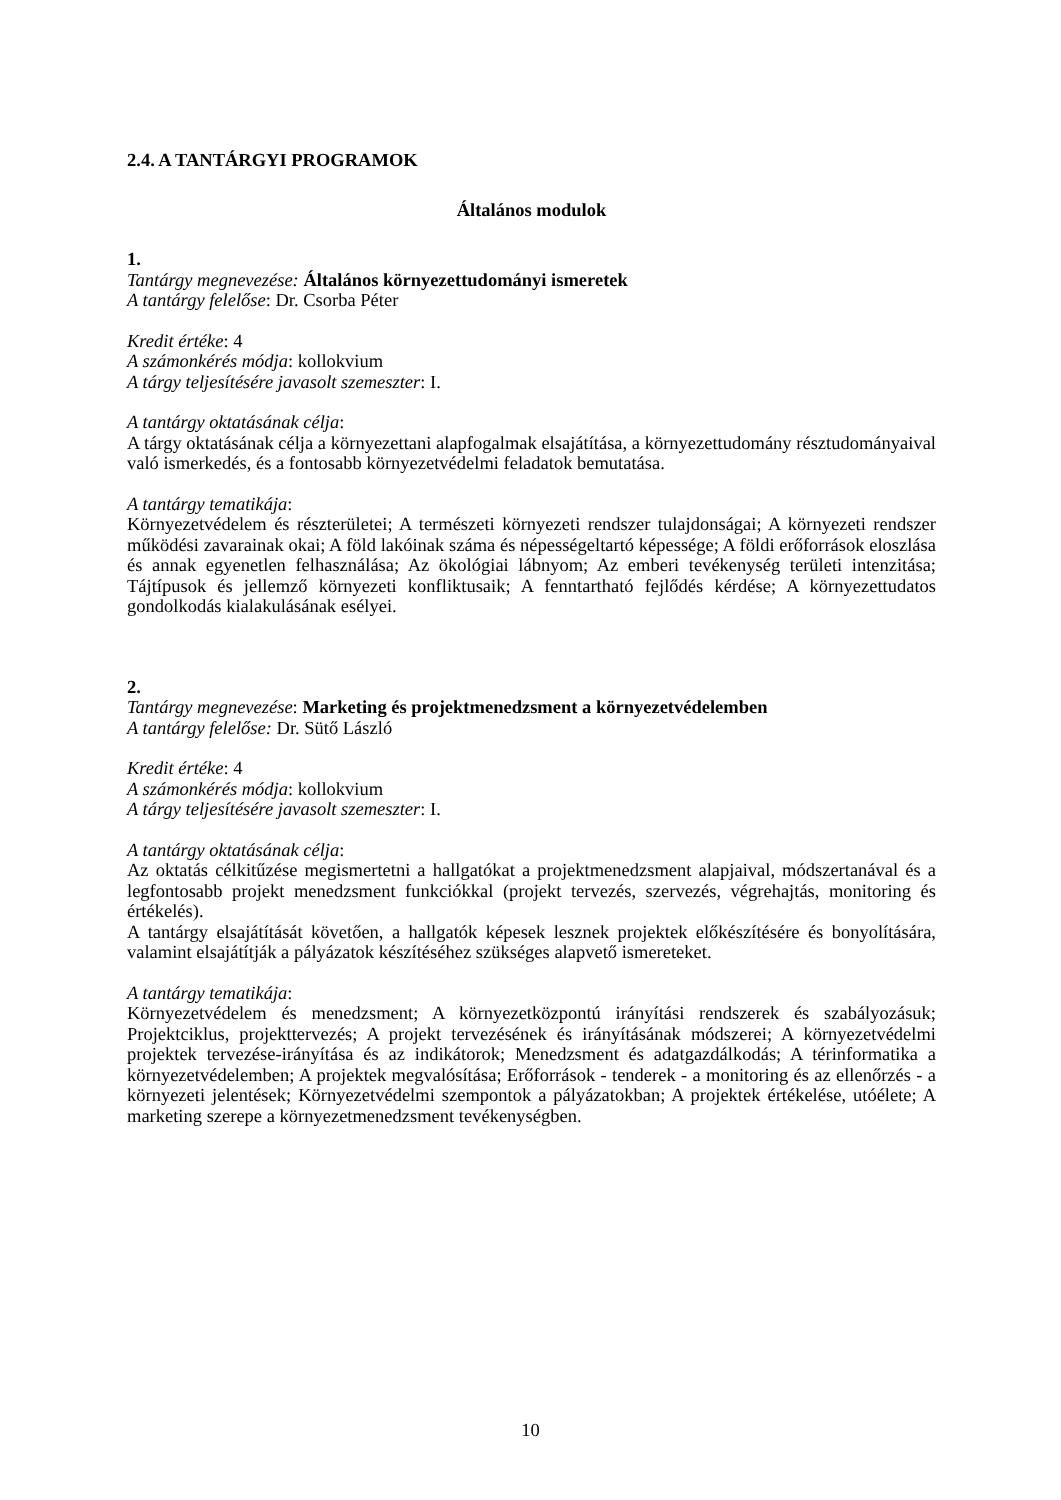2.4. A TANTÁRGYI PROGRAMOK
Általános modulok
1.
Tantárgy megnevezése: Általános környezettudományi ismeretek
A tantárgy felelőse: Dr. Csorba Péter
Kredit értéke: 4
A számonkérés módja: kollokvium
A tárgy teljesítésére javasolt szemeszter: I.
A tantárgy oktatásának célja:
A tárgy oktatásának célja a környezettani alapfogalmak elsajátítása, a környezettudomány résztudományaival való ismerkedés, és a fontosabb környezetvédelmi feladatok bemutatása.
A tantárgy tematikája:
Környezetvédelem és részterületei; A természeti környezeti rendszer tulajdonságai; A környezeti rendszer működési zavarainak okai; A föld lakóinak száma és népességeltartó képessége; A földi erőforrások eloszlása és annak egyenetlen felhasználása; Az ökológiai lábnyom; Az emberi tevékenység területi intenzitása; Tájtípusok és jellemző környezeti konfliktusaik; A fenntartható fejlődés kérdése; A környezettudatos gondolkodás kialakulásának esélyei.
2.
Tantárgy megnevezése: Marketing és projektmenedzsment a környezetvédelemben
A tantárgy felelőse: Dr. Sütő László
Kredit értéke: 4
A számonkérés módja: kollokvium
A tárgy teljesítésére javasolt szemeszter: I.
A tantárgy oktatásának célja:
Az oktatás célkitűzése megismertetni a hallgatókat a projektmenedzsment alapjaival, módszertanával és a legfontosabb projekt menedzsment funkciókkal (projekt tervezés, szervezés, végrehajtás, monitoring és értékelés).
A tantárgy elsajátítását követően, a hallgatók képesek lesznek projektek előkészítésére és bonyolítására, valamint elsajátítják a pályázatok készítéséhez szükséges alapvető ismereteket.
A tantárgy tematikája:
Környezetvédelem és menedzsment; A környezetközpontú irányítási rendszerek és szabályozásuk; Projektciklus, projekttervezés; A projekt tervezésének és irányításának módszerei; A környezetvédelmi projektek tervezése-irányítása és az indikátorok; Menedzsment és adatgazdálkodás; A térinformatika a környezetvédelemben; A projektek megvalósítása; Erőforrások - tenderek - a monitoring és az ellenőrzés - a környezeti jelentések; Környezetvédelmi szempontok a pályázatokban; A projektek értékelése, utóélete; A marketing szerepe a környezetmenedzsment tevékenységben.
10